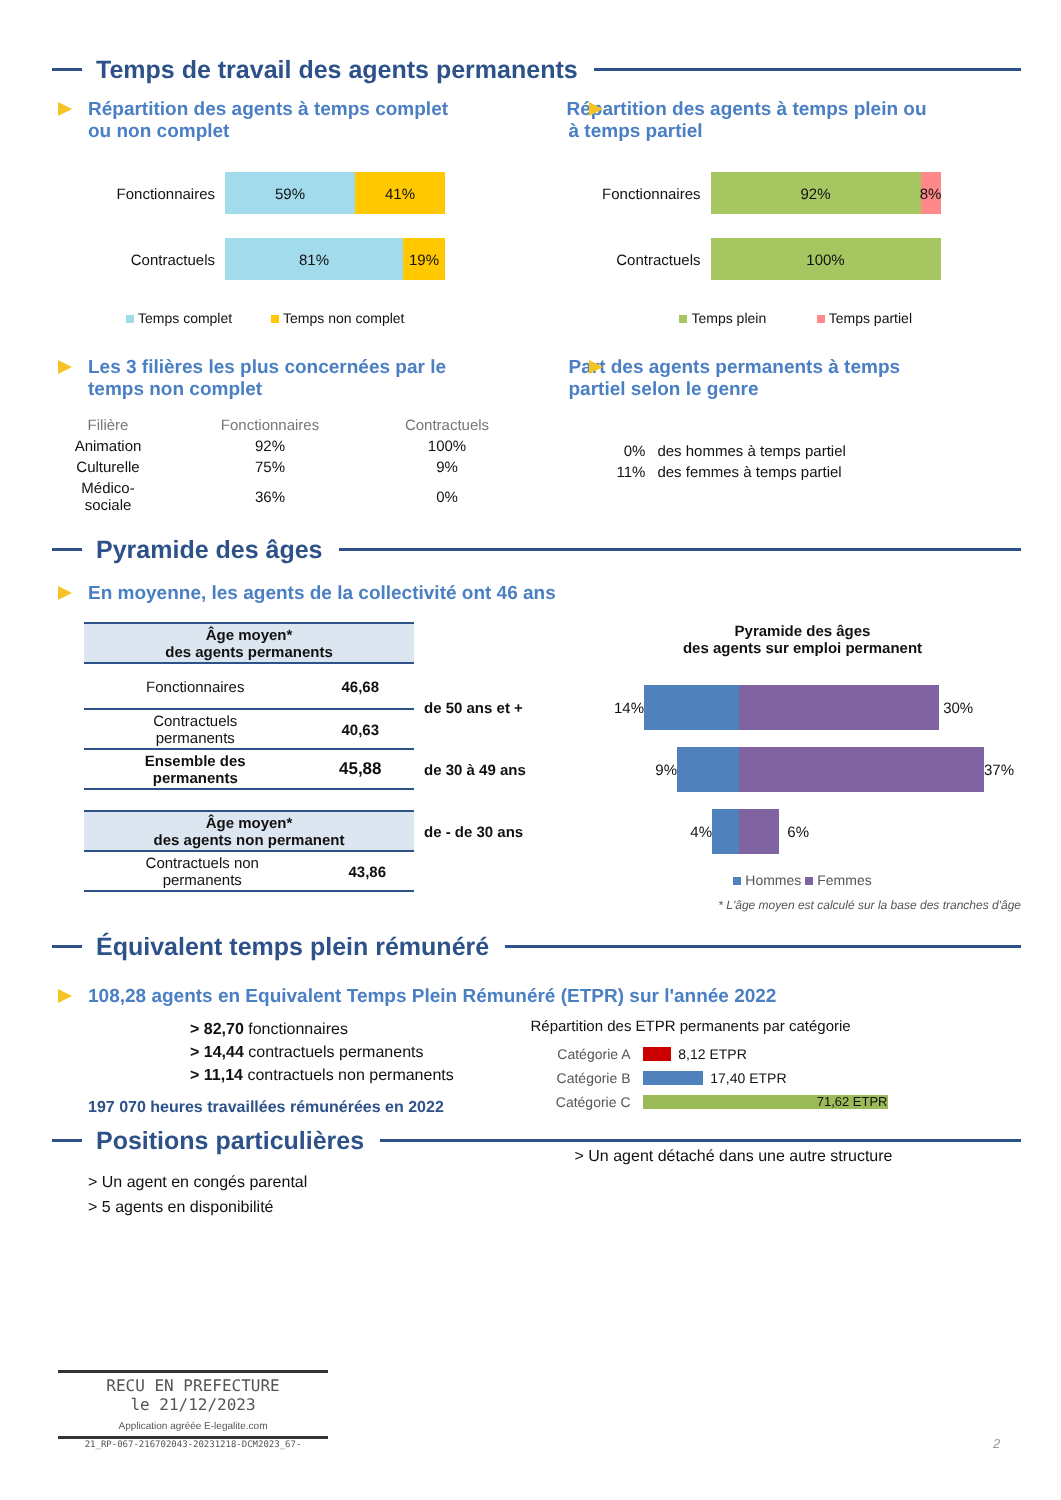Temps de travail des agents permanents
Répartition des agents à temps complet
ou non complet
Fonctionnaires
59% 41%
Contractuels
81% 19%
Temps complet Temps non complet
Répartition des agents à temps plein ou
à temps partiel
Fonctionnaires
92% 8%
Contractuels
100%
Temps plein Temps partiel
Les 3 filières les plus concernées par le
temps non complet
| Filière | Fonctionnaires | Contractuels |
| Animation | 92% | 100% |
| Culturelle | 75% | 9% |
| Médico-sociale | 36% | 0% |
Part des agents permanents à temps
partiel selon le genre
| 0% | des hommes à temps partiel |
| 11% | des femmes à temps partiel |
Pyramide des âges
En moyenne, les agents de la collectivité ont 46 ans
| Âge moyen* des agents permanents | |
| Fonctionnaires | 46,68 |
| Contractuels permanents | 40,63 |
| Ensemble des permanents | 45,88 |
| Âge moyen* des agents non permanent | |
| Contractuels non permanents | 43,86 |
Pyramide des âges
des agents sur emploi permanent
de 50 ans et + 14% 30%
de 30 à 49 ans 9% 37%
de - de 30 ans 4% 6%
Hommes Femmes
* L'âge moyen est calculé sur la base des tranches d'âge
Équivalent temps plein rémunéré
108,28 agents en Equivalent Temps Plein Rémunéré (ETPR) sur l'année 2022
> 82,70 fonctionnaires
> 14,44 contractuels permanents
> 11,14 contractuels non permanents
197 070 heures travaillées rémunérées en 2022
Répartition des ETPR permanents par catégorie
Catégorie A 8,12 ETPR
Catégorie B 17,40 ETPR
Catégorie C 71,62 ETPR
Positions particulières
> Un agent en congés parental
> 5 agents en disponibilité
> Un agent détaché dans une autre structure
RECU EN PREFECTURE
le 21/12/2023
Application agréée E-legalite.com
21_RP-067-216702043-20231218-DCM2023_67-
2